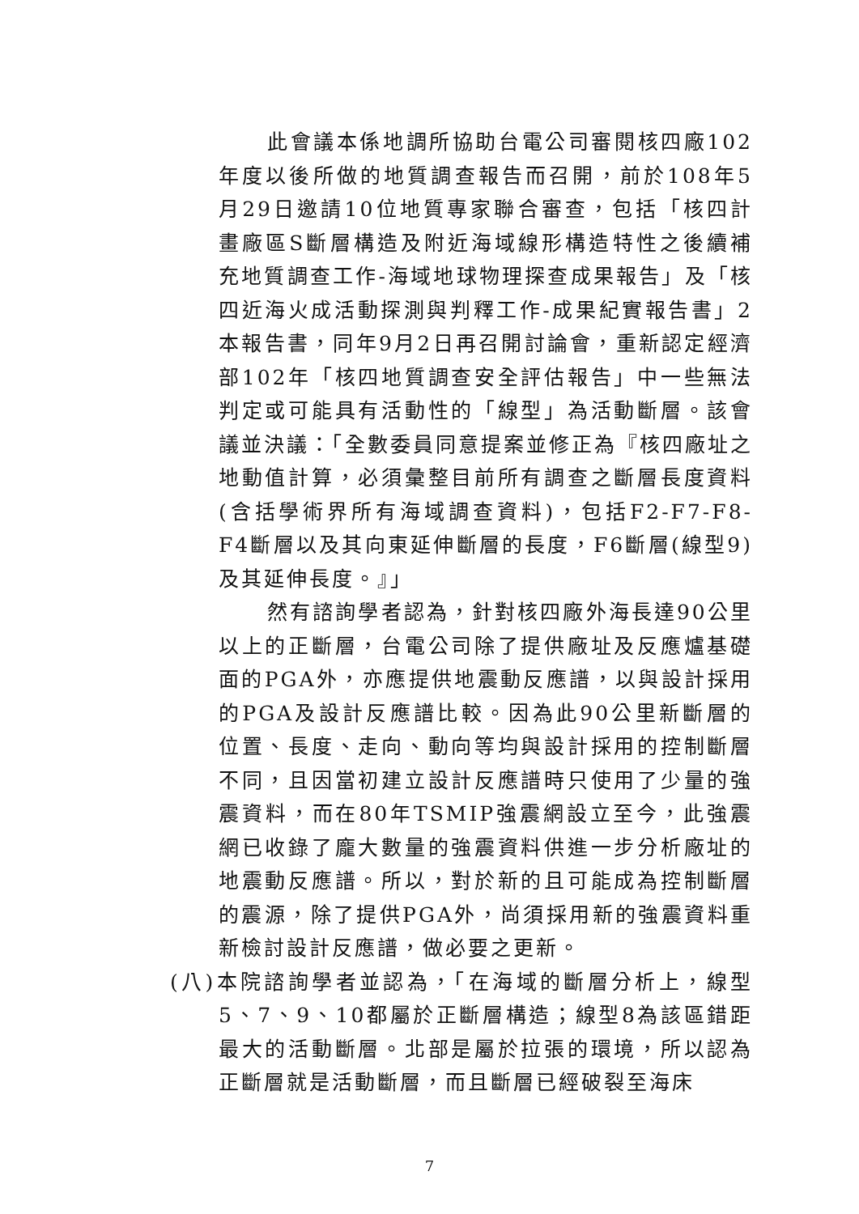此會議本係地調所協助台電公司審閱核四廠102年度以後所做的地質調查報告而召開，前於108年5月29日邀請10位地質專家聯合審查，包括「核四計畫廠區S斷層構造及附近海域線形構造特性之後續補充地質調查工作-海域地球物理探查成果報告」及「核四近海火成活動探測與判釋工作-成果紀實報告書」2本報告書，同年9月2日再召開討論會，重新認定經濟部102年「核四地質調查安全評估報告」中一些無法判定或可能具有活動性的「線型」為活動斷層。該會議並決議：「全數委員同意提案並修正為『核四廠址之地動值計算，必須彙整目前所有調查之斷層長度資料(含括學術界所有海域調查資料)，包括F2-F7-F8-F4斷層以及其向東延伸斷層的長度，F6斷層(線型9)及其延伸長度。』」
然有諮詢學者認為，針對核四廠外海長達90公里以上的正斷層，台電公司除了提供廠址及反應爐基礎面的PGA外，亦應提供地震動反應譜，以與設計採用的PGA及設計反應譜比較。因為此90公里新斷層的位置、長度、走向、動向等均與設計採用的控制斷層不同，且因當初建立設計反應譜時只使用了少量的強震資料，而在80年TSMIP強震網設立至今，此強震網已收錄了龐大數量的強震資料供進一步分析廠址的地震動反應譜。所以，對於新的且可能成為控制斷層的震源，除了提供PGA外，尚須採用新的強震資料重新檢討設計反應譜，做必要之更新。
(八)本院諮詢學者並認為，「在海域的斷層分析上，線型5、7、9、10都屬於正斷層構造；線型8為該區錯距最大的活動斷層。北部是屬於拉張的環境，所以認為正斷層就是活動斷層，而且斷層已經破裂至海床
7